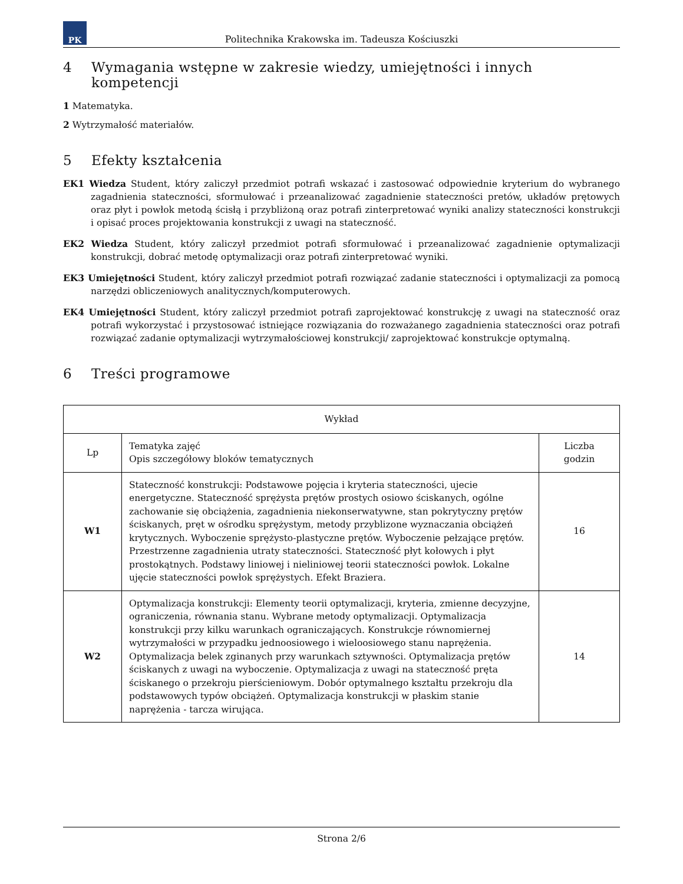PK
Politechnika Krakowska im. Tadeusza Kościuszki
4 Wymagania wstępne w zakresie wiedzy, umiejętności i innych kompetencji
1 Matematyka.
2 Wytrzymałość materiałów.
5 Efekty kształcenia
EK1 Wiedza Student, który zaliczył przedmiot potrafi wskazać i zastosować odpowiednie kryterium do wybranego zagadnienia stateczności, sformułować i przeanalizować zagadnienie stateczności pretów, układów prętowych oraz płyt i powłok metodą ścisłą i przybliżoną oraz potrafi zinterpretować wyniki analizy stateczności konstrukcji i opisać proces projektowania konstrukcji z uwagi na stateczność.
EK2 Wiedza Student, który zaliczył przedmiot potrafi sformułować i przeanalizować zagadnienie optymalizacji konstrukcji, dobrać metodę optymalizacji oraz potrafi zinterpretować wyniki.
EK3 Umiejętności Student, który zaliczył przedmiot potrafi rozwiązać zadanie stateczności i optymalizacji za pomocą narzędzi obliczeniowych analitycznych/komputerowych.
EK4 Umiejętności Student, który zaliczył przedmiot potrafi zaprojektować konstrukcję z uwagi na stateczność oraz potrafi wykorzystać i przystosować istniejące rozwiązania do rozważanego zagadnienia stateczności oraz potrafi rozwiązać zadanie optymalizacji wytrzymałościowej konstrukcji/ zaprojektować konstrukcje optymalną.
6 Treści programowe
| Wykład | | |
| --- | --- | --- |
| Lp | Tematyka zajęć Opis szczegółowy bloków tematycznych | Liczba godzin |
| W1 | Stateczność konstrukcji: Podstawowe pojęcia i kryteria stateczności, ujecie energetyczne. Stateczność sprężysta prętów prostych osiowo ściskanych, ogólne zachowanie się obciążenia, zagadnienia niekonserwatywne, stan pokrytyczny prętów ściskanych, pręt w ośrodku sprężystym, metody przyblizone wyznaczania obciążeń krytycznych. Wyboczenie sprężysto-plastyczne prętów. Wyboczenie pełzające prętów. Przestrzenne zagadnienia utraty stateczności. Stateczność płyt kołowych i płyt prostokątnych. Podstawy liniowej i nieliniowej teorii stateczności powłok. Lokalne ujęcie stateczności powłok sprężystych. Efekt Braziera. | 16 |
| W2 | Optymalizacja konstrukcji: Elementy teorii optymalizacji, kryteria, zmienne decyzyjne, ograniczenia, równania stanu. Wybrane metody optymalizacji. Optymalizacja konstrukcji przy kilku warunkach ograniczających. Konstrukcje równomiernej wytrzymałości w przypadku jednoosiowego i wieloosiowego stanu naprężenia. Optymalizacja belek zginanych przy warunkach sztywności. Optymalizacja prętów ściskanych z uwagi na wyboczenie. Optymalizacja z uwagi na stateczność pręta ściskanego o przekroju pierścieniowym. Dobór optymalnego kształtu przekroju dla podstawowych typów obciążeń. Optymalizacja konstrukcji w płaskim stanie naprężenia - tarcza wirująca. | 14 |
Strona 2/6